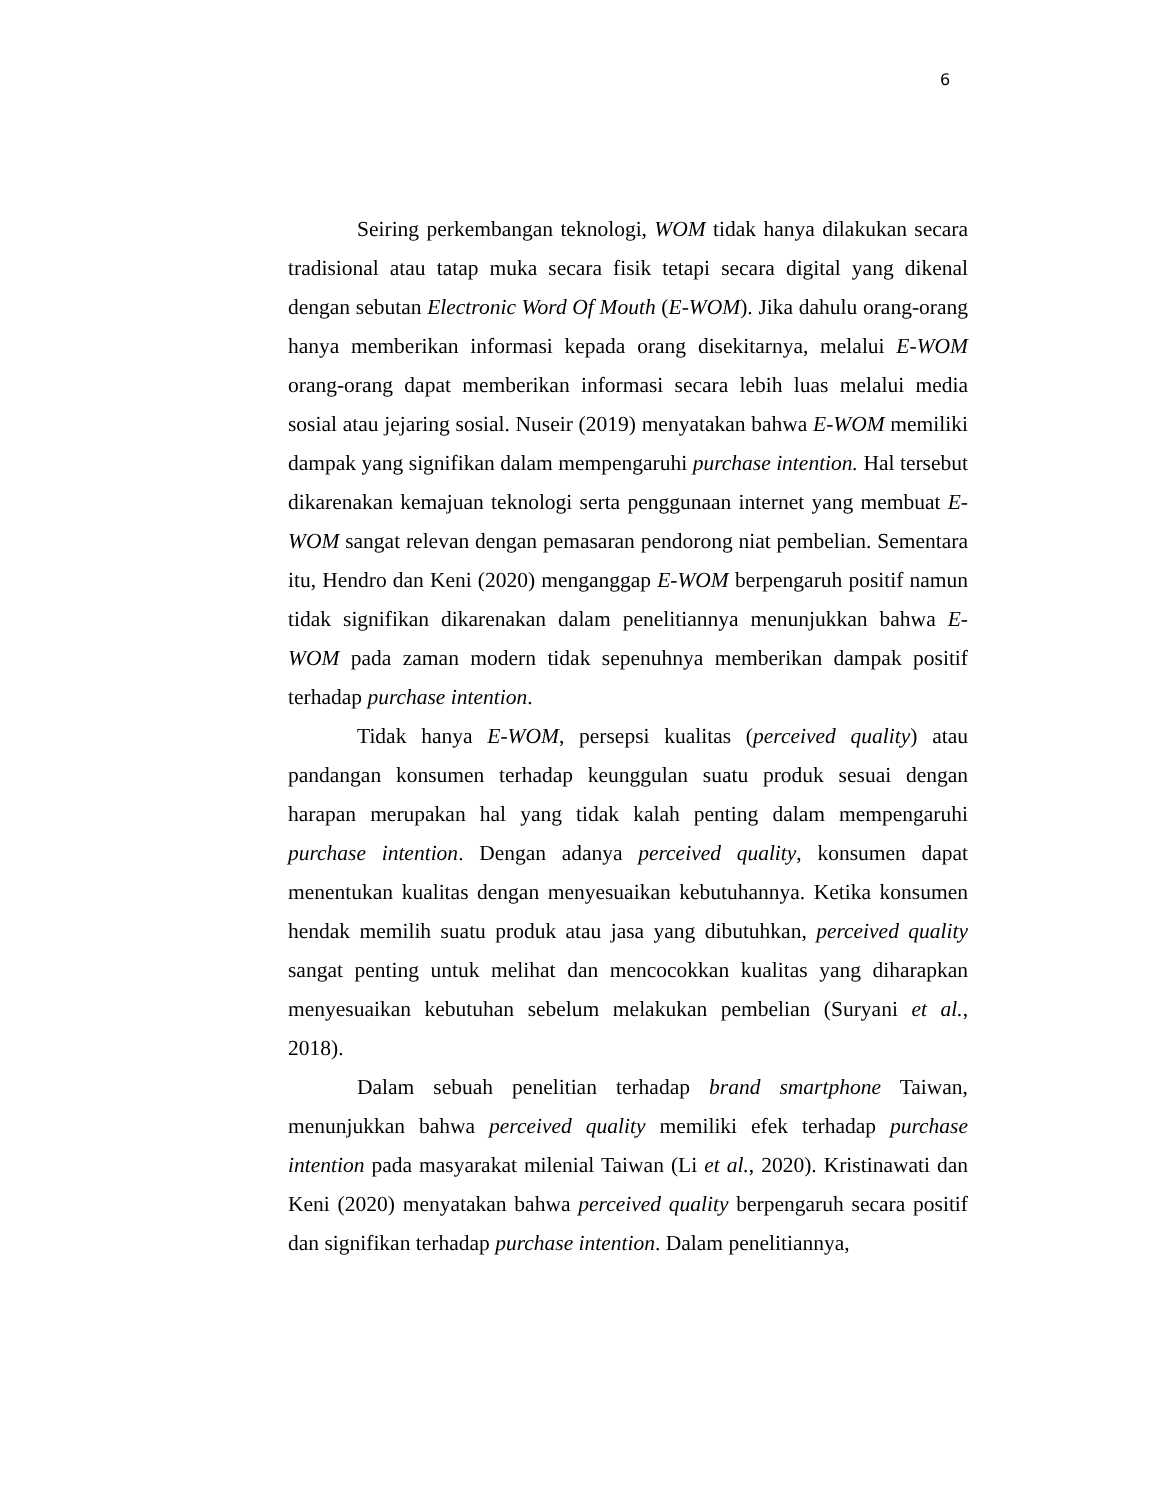6
Seiring perkembangan teknologi, WOM tidak hanya dilakukan secara tradisional atau tatap muka secara fisik tetapi secara digital yang dikenal dengan sebutan Electronic Word Of Mouth (E-WOM). Jika dahulu orang-orang hanya memberikan informasi kepada orang disekitarnya, melalui E-WOM orang-orang dapat memberikan informasi secara lebih luas melalui media sosial atau jejaring sosial. Nuseir (2019) menyatakan bahwa E-WOM memiliki dampak yang signifikan dalam mempengaruhi purchase intention. Hal tersebut dikarenakan kemajuan teknologi serta penggunaan internet yang membuat E-WOM sangat relevan dengan pemasaran pendorong niat pembelian. Sementara itu, Hendro dan Keni (2020) menganggap E-WOM berpengaruh positif namun tidak signifikan dikarenakan dalam penelitiannya menunjukkan bahwa E-WOM pada zaman modern tidak sepenuhnya memberikan dampak positif terhadap purchase intention.
Tidak hanya E-WOM, persepsi kualitas (perceived quality) atau pandangan konsumen terhadap keunggulan suatu produk sesuai dengan harapan merupakan hal yang tidak kalah penting dalam mempengaruhi purchase intention. Dengan adanya perceived quality, konsumen dapat menentukan kualitas dengan menyesuaikan kebutuhannya. Ketika konsumen hendak memilih suatu produk atau jasa yang dibutuhkan, perceived quality sangat penting untuk melihat dan mencocokkan kualitas yang diharapkan menyesuaikan kebutuhan sebelum melakukan pembelian (Suryani et al., 2018).
Dalam sebuah penelitian terhadap brand smartphone Taiwan, menunjukkan bahwa perceived quality memiliki efek terhadap purchase intention pada masyarakat milenial Taiwan (Li et al., 2020). Kristinawati dan Keni (2020) menyatakan bahwa perceived quality berpengaruh secara positif dan signifikan terhadap purchase intention. Dalam penelitiannya,